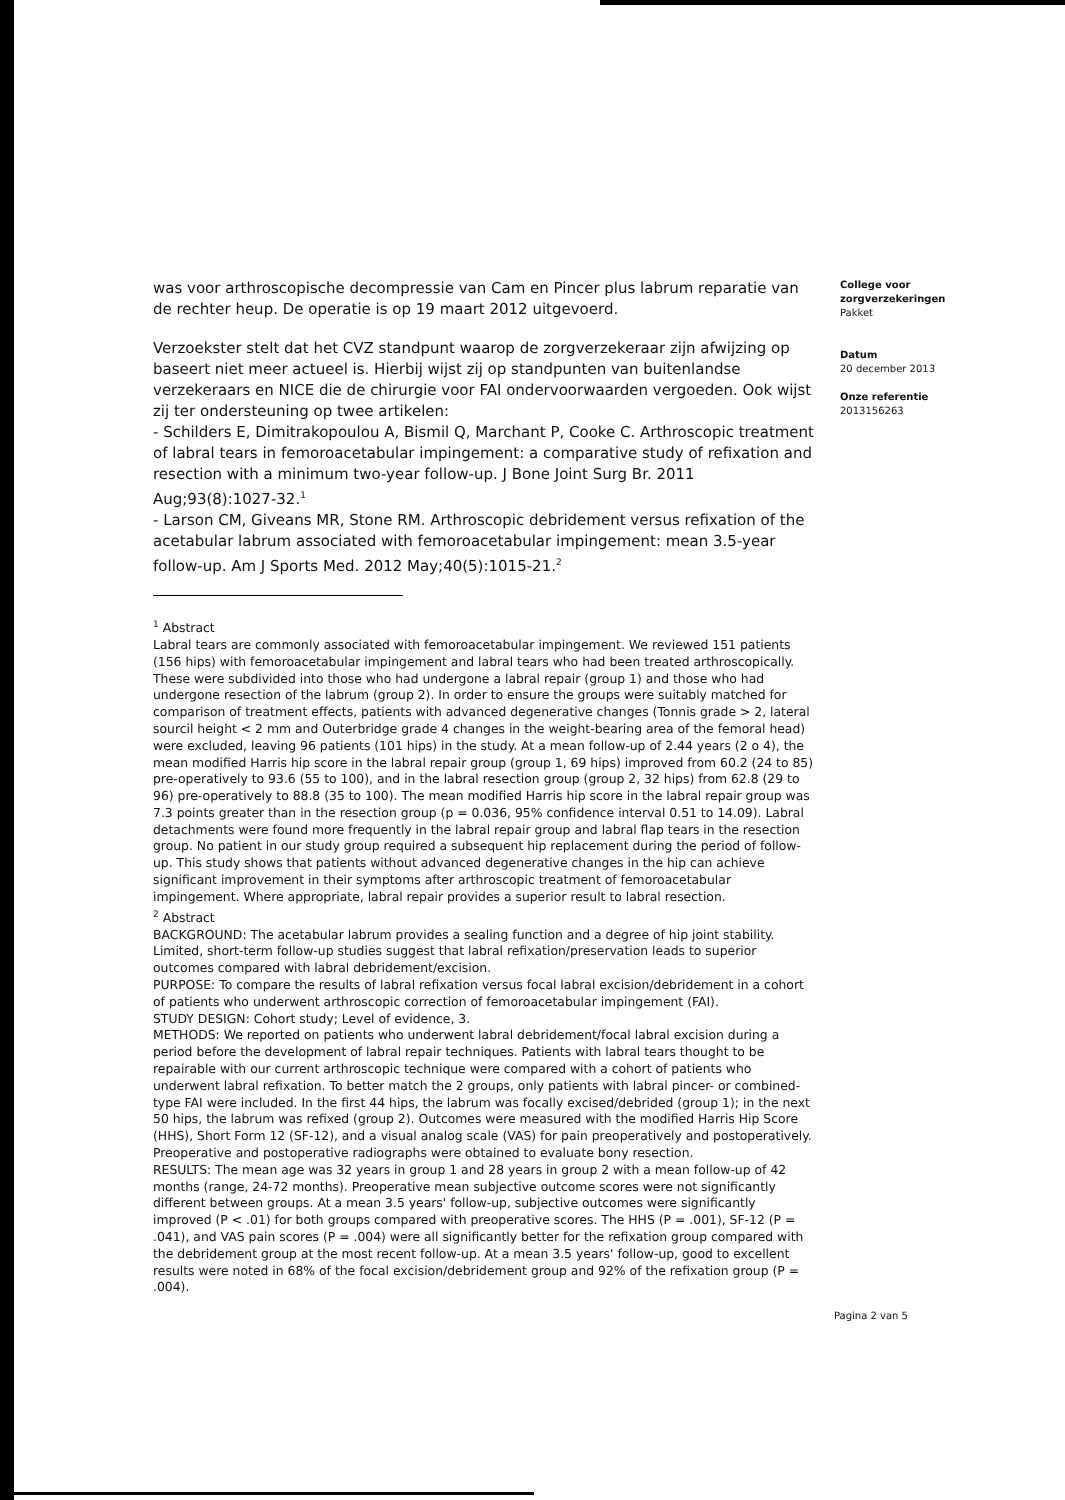was voor arthroscopische decompressie van Cam en Pincer plus labrum reparatie van de rechter heup. De operatie is op 19 maart 2012 uitgevoerd.
Verzoekster stelt dat het CVZ standpunt waarop de zorgverzekeraar zijn afwijzing op baseert niet meer actueel is. Hierbij wijst zij op standpunten van buitenlandse verzekeraars en NICE die de chirurgie voor FAI ondervoorwaarden vergoeden. Ook wijst zij ter ondersteuning op twee artikelen:
- Schilders E, Dimitrakopoulou A, Bismil Q, Marchant P, Cooke C. Arthroscopic treatment of labral tears in femoroacetabular impingement: a comparative study of refixation and resection with a minimum two-year follow-up. J Bone Joint Surg Br. 2011 Aug;93(8):1027-32.<sup>1</sup>
- Larson CM, Giveans MR, Stone RM. Arthroscopic debridement versus refixation of the acetabular labrum associated with femoroacetabular impingement: mean 3.5-year follow-up. Am J Sports Med. 2012 May;40(5):1015-21.<sup>2</sup>
<sup>1</sup> Abstract
Labral tears are commonly associated with femoroacetabular impingement. We reviewed 151 patients (156 hips) with femoroacetabular impingement and labral tears who had been treated arthroscopically. These were subdivided into those who had undergone a labral repair (group 1) and those who had undergone resection of the labrum (group 2). In order to ensure the groups were suitably matched for comparison of treatment effects, patients with advanced degenerative changes (Tonnis grade > 2, lateral sourcil height < 2 mm and Outerbridge grade 4 changes in the weight-bearing area of the femoral head) were excluded, leaving 96 patients (101 hips) in the study. At a mean follow-up of 2.44 years (2 o 4), the mean modified Harris hip score in the labral repair group (group 1, 69 hips) improved from 60.2 (24 to 85) pre-operatively to 93.6 (55 to 100), and in the labral resection group (group 2, 32 hips) from 62.8 (29 to 96) pre-operatively to 88.8 (35 to 100). The mean modified Harris hip score in the labral repair group was 7.3 points greater than in the resection group (p = 0.036, 95% confidence interval 0.51 to 14.09). Labral detachments were found more frequently in the labral repair group and labral flap tears in the resection group. No patient in our study group required a subsequent hip replacement during the period of follow-up. This study shows that patients without advanced degenerative changes in the hip can achieve significant improvement in their symptoms after arthroscopic treatment of femoroacetabular impingement. Where appropriate, labral repair provides a superior result to labral resection.
<sup>2</sup> Abstract
BACKGROUND: The acetabular labrum provides a sealing function and a degree of hip joint stability. Limited, short-term follow-up studies suggest that labral refixation/preservation leads to superior outcomes compared with labral debridement/excision.
PURPOSE: To compare the results of labral refixation versus focal labral excision/debridement in a cohort of patients who underwent arthroscopic correction of femoroacetabular impingement (FAI).
STUDY DESIGN: Cohort study; Level of evidence, 3.
METHODS: We reported on patients who underwent labral debridement/focal labral excision during a period before the development of labral repair techniques. Patients with labral tears thought to be repairable with our current arthroscopic technique were compared with a cohort of patients who underwent labral refixation. To better match the 2 groups, only patients with labral pincer- or combined-type FAI were included. In the first 44 hips, the labrum was focally excised/debrided (group 1); in the next 50 hips, the labrum was refixed (group 2). Outcomes were measured with the modified Harris Hip Score (HHS), Short Form 12 (SF-12), and a visual analog scale (VAS) for pain preoperatively and postoperatively. Preoperative and postoperative radiographs were obtained to evaluate bony resection.
RESULTS: The mean age was 32 years in group 1 and 28 years in group 2 with a mean follow-up of 42 months (range, 24-72 months). Preoperative mean subjective outcome scores were not significantly different between groups. At a mean 3.5 years' follow-up, subjective outcomes were significantly improved (P < .01) for both groups compared with preoperative scores. The HHS (P = .001), SF-12 (P = .041), and VAS pain scores (P = .004) were all significantly better for the refixation group compared with the debridement group at the most recent follow-up. At a mean 3.5 years' follow-up, good to excellent results were noted in 68% of the focal excision/debridement group and 92% of the refixation group (P = .004).
College voor
zorgverzekeringen
Pakket
Datum
20 december 2013
Onze referentie
2013156263
Pagina 2 van 5